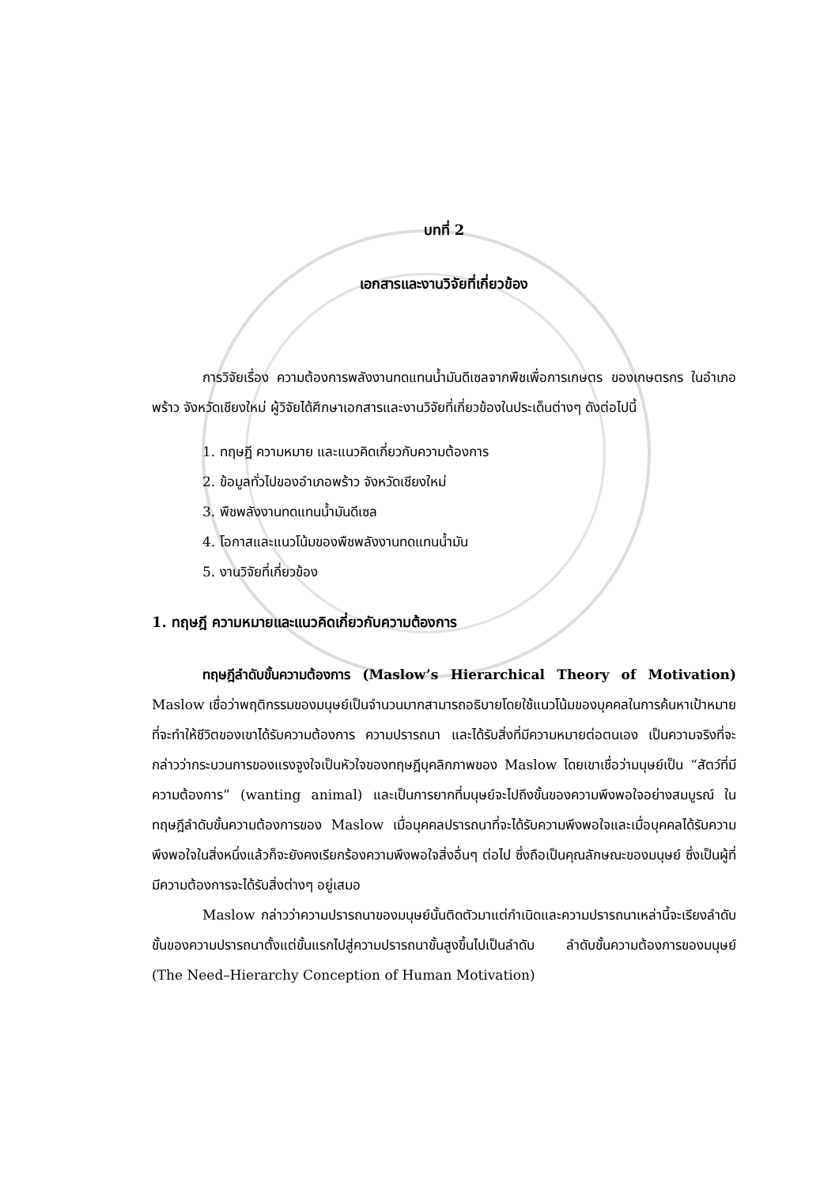บทที่ 2
เอกสารและงานวิจัยที่เกี่ยวข้อง
การวิจัยเรื่อง ความต้องการพลังงานทดแทนน้ำมันดีเซลจากพืชเพื่อการเกษตร ของเกษตรกร ในอำเภอพร้าว จังหวัดเชียงใหม่ ผู้วิจัยได้ศึกษาเอกสารและงานวิจัยที่เกี่ยวข้องในประเด็นต่างๆ ดังต่อไปนี้
1. ทฤษฎี ความหมาย และแนวคิดเกี่ยวกับความต้องการ
2. ข้อมูลทั่วไปของอำเภอพร้าว จังหวัดเชียงใหม่
3. พืชพลังงานทดแทนน้ำมันดีเซล
4. โอกาสและแนวโน้มของพืชพลังงานทดแทนน้ำมัน
5. งานวิจัยที่เกี่ยวข้อง
1. ทฤษฎี ความหมายและแนวคิดเกี่ยวกับความต้องการ
ทฤษฎีลำดับขั้นความต้องการ (Maslow’s Hierarchical Theory of Motivation) Maslow เชื่อว่าพฤติกรรมของมนุษย์เป็นจำนวนมากสามารถอธิบายโดยใช้แนวโน้มของบุคคลในการค้นหาเป้าหมายที่จะทำให้ชีวิตของเขาได้รับความต้องการ ความปรารถนา และได้รับสิ่งที่มีความหมายต่อตนเอง เป็นความจริงที่จะกล่าวว่ากระบวนการของแรงจูงใจเป็นหัวใจของทฤษฎีบุคลิกภาพของ Maslow โดยเขาเชื่อว่ามนุษย์เป็น “สัตว์ที่มีความต้องการ” (wanting animal) และเป็นการยากที่มนุษย์จะไปถึงขั้นของความพึงพอใจอย่างสมบูรณ์ ในทฤษฎีลำดับขั้นความต้องการของ Maslow เมื่อบุคคลปรารถนาที่จะได้รับความพึงพอใจและเมื่อบุคคลได้รับความพึงพอใจในสิ่งหนึ่งแล้วก็จะยังคงเรียกร้องความพึงพอใจสิ่งอื่นๆ ต่อไป ซึ่งถือเป็นคุณลักษณะของมนุษย์ ซึ่งเป็นผู้ที่มีความต้องการจะได้รับสิ่งต่างๆ อยู่เสมอ
Maslow กล่าวว่าความปรารถนาของมนุษย์นั้นติดตัวมาแต่กำเนิดและความปรารถนาเหล่านี้จะเรียงลำดับขั้นของความปรารถนาตั้งแต่ขั้นแรกไปสู่ความปรารถนาขั้นสูงขึ้นไปเป็นลำดับ ลำดับขั้นความต้องการของมนุษย์ (The Need–Hierarchy Conception of Human Motivation)